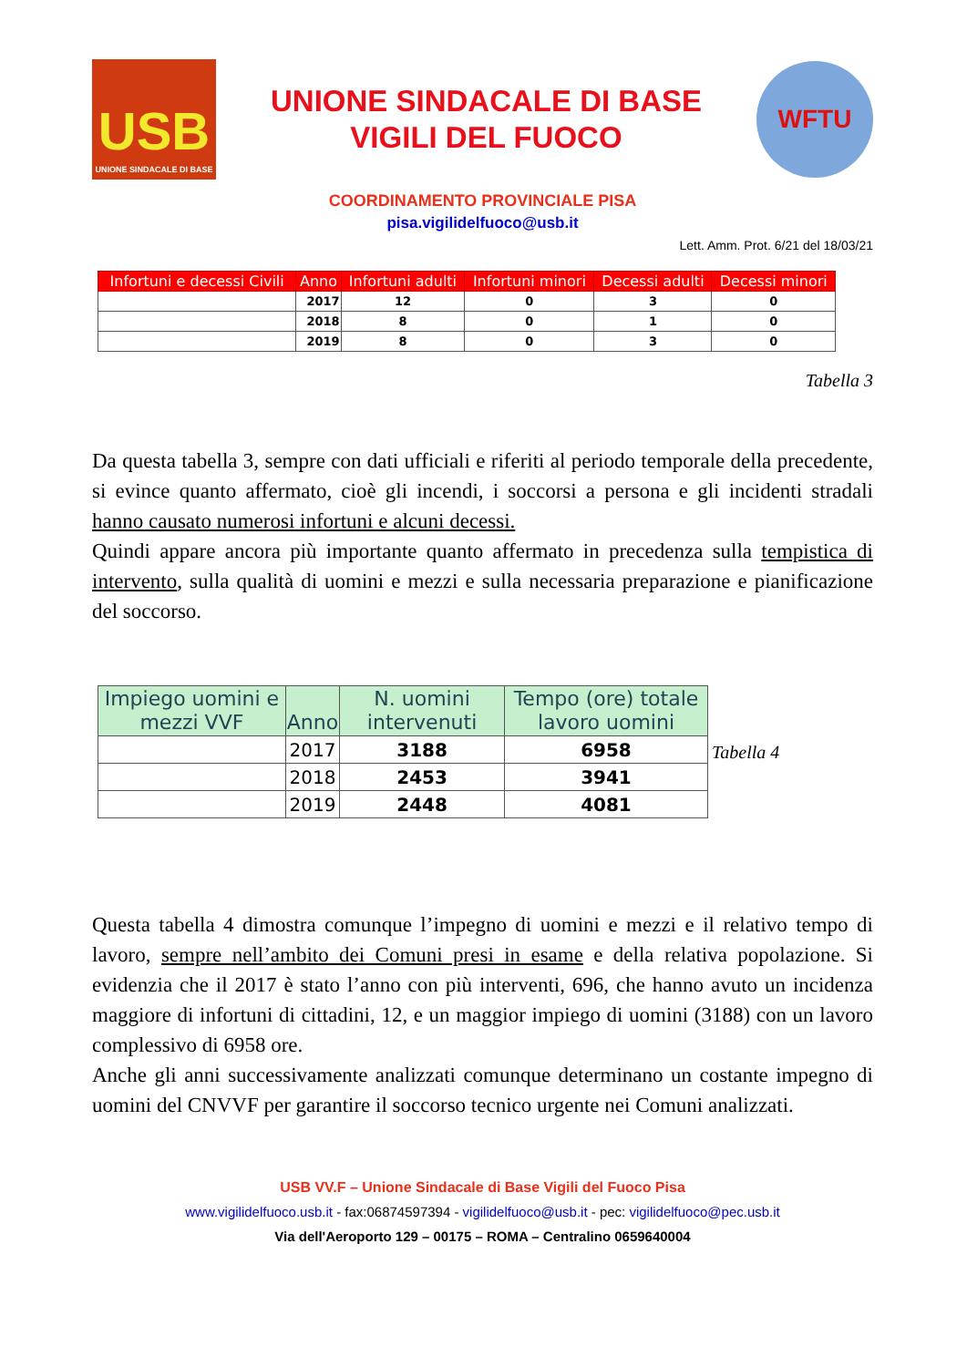USB
UNIONE SINDACALE DI BASE
UNIONE SINDACALE DI BASE
VIGILI DEL FUOCO
WFTU
COORDINAMENTO PROVINCIALE PISA
pisa.vigilidelfuoco@usb.it
Lett. Amm. Prot. 6/21 del 18/03/21
| Infortuni e decessi Civili | Anno | Infortuni adulti | Infortuni minori | Decessi adulti | Decessi minori |
| --- | --- | --- | --- | --- | --- |
| | 2017 | 12 | 0 | 3 | 0 |
| | 2018 | 8 | 0 | 1 | 0 |
| | 2019 | 8 | 0 | 3 | 0 |
Tabella 3
Da questa tabella 3, sempre con dati ufficiali e riferiti al periodo temporale della precedente, si evince quanto affermato, cioè gli incendi, i soccorsi a persona e gli incidenti stradali hanno causato numerosi infortuni e alcuni decessi.
Quindi appare ancora più importante quanto affermato in precedenza sulla tempistica di intervento, sulla qualità di uomini e mezzi e sulla necessaria preparazione e pianificazione del soccorso.
| Impiego uomini e mezzi VVF | Anno | N. uomini intervenuti | Tempo (ore) totale lavoro uomini |
| --- | --- | --- | --- |
| | 2017 | 3188 | 6958 |
| | 2018 | 2453 | 3941 |
| | 2019 | 2448 | 4081 |
Tabella 4
Questa tabella 4 dimostra comunque l’impegno di uomini e mezzi e il relativo tempo di lavoro, sempre nell’ambito dei Comuni presi in esame e della relativa popolazione. Si evidenzia che il 2017 è stato l’anno con più interventi, 696, che hanno avuto un incidenza maggiore di infortuni di cittadini, 12, e un maggior impiego di uomini (3188) con un lavoro complessivo di 6958 ore.
Anche gli anni successivamente analizzati comunque determinano un costante impegno di uomini del CNVVF per garantire il soccorso tecnico urgente nei Comuni analizzati.
USB VV.F – Unione Sindacale di Base Vigili del Fuoco Pisa
www.vigilidelfuoco.usb.it - fax:06874597394 - vigilidelfuoco@usb.it - pec: vigilidelfuoco@pec.usb.it
Via dell'Aeroporto 129 – 00175 – ROMA – Centralino 0659640004